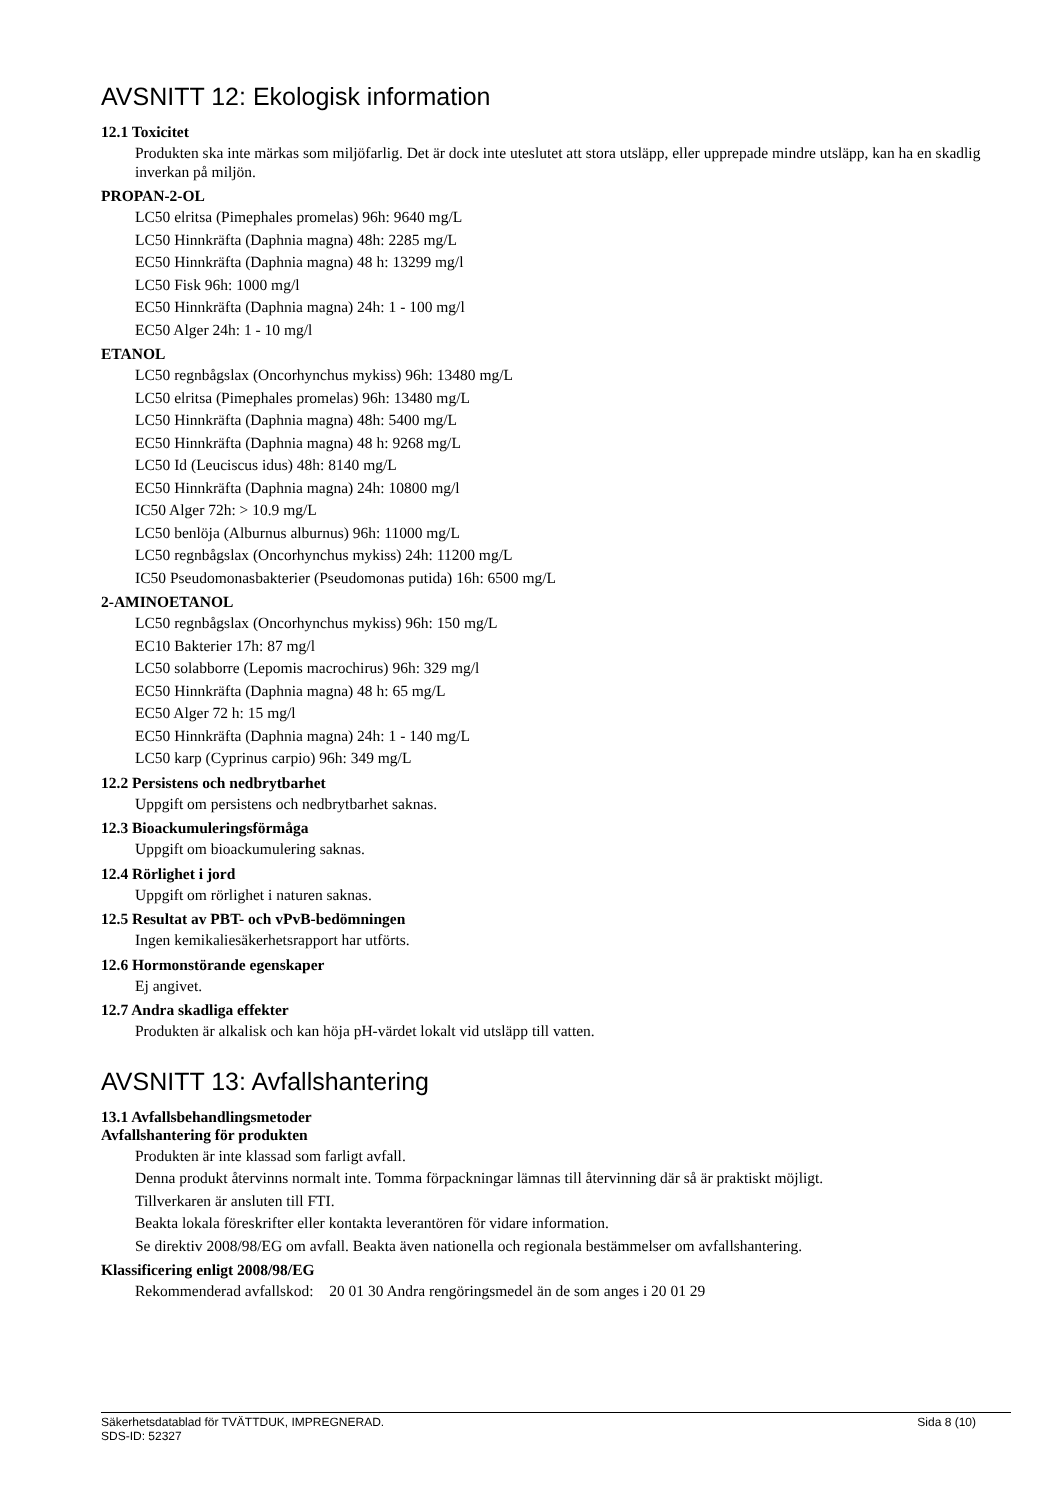AVSNITT 12: Ekologisk information
12.1 Toxicitet
Produkten ska inte märkas som miljöfarlig. Det är dock inte uteslutet att stora utsläpp, eller upprepade mindre utsläpp, kan ha en skadlig inverkan på miljön.
PROPAN-2-OL
LC50 elritsa (Pimephales promelas) 96h: 9640 mg/L
LC50 Hinnkräfta (Daphnia magna) 48h: 2285 mg/L
EC50 Hinnkräfta (Daphnia magna) 48 h: 13299 mg/l
LC50 Fisk 96h: 1000 mg/l
EC50 Hinnkräfta (Daphnia magna) 24h: 1 - 100 mg/l
EC50 Alger 24h: 1 - 10 mg/l
ETANOL
LC50 regnbågslax (Oncorhynchus mykiss) 96h: 13480 mg/L
LC50 elritsa (Pimephales promelas) 96h: 13480 mg/L
LC50 Hinnkräfta (Daphnia magna) 48h: 5400 mg/L
EC50 Hinnkräfta (Daphnia magna) 48 h: 9268 mg/L
LC50 Id (Leuciscus idus) 48h: 8140 mg/L
EC50 Hinnkräfta (Daphnia magna) 24h: 10800 mg/l
IC50 Alger 72h: > 10.9 mg/L
LC50 benlöja (Alburnus alburnus) 96h: 11000 mg/L
LC50 regnbågslax (Oncorhynchus mykiss) 24h: 11200 mg/L
IC50 Pseudomonasbakterier (Pseudomonas putida) 16h: 6500 mg/L
2-AMINOETANOL
LC50 regnbågslax (Oncorhynchus mykiss) 96h: 150 mg/L
EC10 Bakterier 17h: 87 mg/l
LC50 solabborre (Lepomis macrochirus) 96h: 329 mg/l
EC50 Hinnkräfta (Daphnia magna) 48 h: 65 mg/L
EC50 Alger 72 h: 15 mg/l
EC50 Hinnkräfta (Daphnia magna) 24h: 1 - 140 mg/L
LC50 karp (Cyprinus carpio) 96h: 349 mg/L
12.2 Persistens och nedbrytbarhet
Uppgift om persistens och nedbrytbarhet saknas.
12.3 Bioackumuleringsförmåga
Uppgift om bioackumulering saknas.
12.4 Rörlighet i jord
Uppgift om rörlighet i naturen saknas.
12.5 Resultat av PBT- och vPvB-bedömningen
Ingen kemikaliesäkerhetsrapport har utförts.
12.6 Hormonstörande egenskaper
Ej angivet.
12.7 Andra skadliga effekter
Produkten är alkalisk och kan höja pH-värdet lokalt vid utsläpp till vatten.
AVSNITT 13: Avfallshantering
13.1 Avfallsbehandlingsmetoder
Avfallshantering för produkten
Produkten är inte klassad som farligt avfall.
Denna produkt återvinns normalt inte. Tomma förpackningar lämnas till återvinning där så är praktiskt möjligt.
Tillverkaren är ansluten till FTI.
Beakta lokala föreskrifter eller kontakta leverantören för vidare information.
Se direktiv 2008/98/EG om avfall. Beakta även nationella och regionala bestämmelser om avfallshantering.
Klassificering enligt 2008/98/EG
Rekommenderad avfallskod: 20 01 30 Andra rengöringsmedel än de som anges i 20 01 29
Sida 8 (10) Säkerhetsdatablad för TVÄTTDUK, IMPREGNERAD.
SDS-ID: 52327